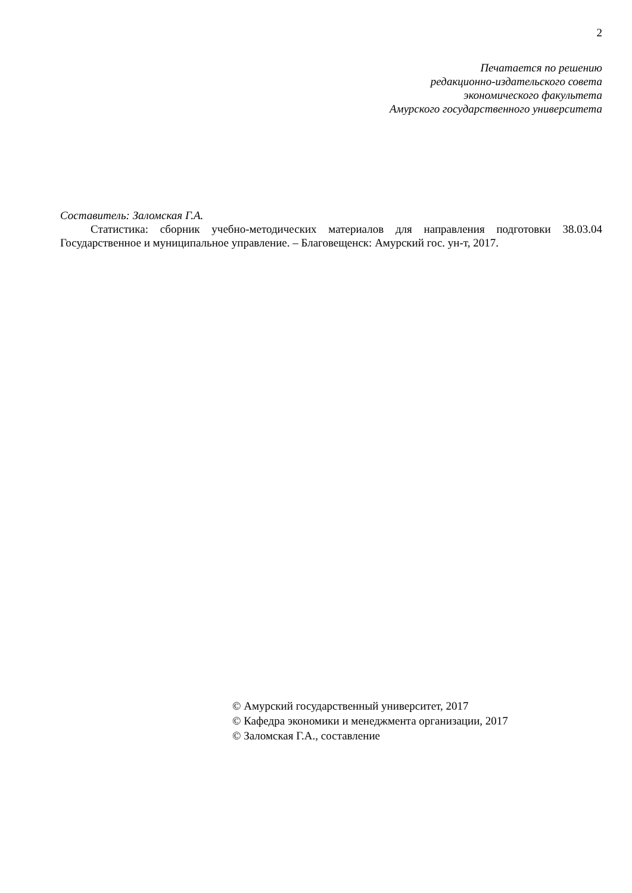2
Печатается по решению
редакционно-издательского совета
экономического факультета
Амурского государственного университета
Составитель: Заломская Г.А.
Статистика: сборник учебно-методических материалов для направления подготовки 38.03.04 Государственное и муниципальное управление. – Благовещенск: Амурский гос. ун-т, 2017.
© Амурский государственный университет, 2017
© Кафедра экономики и менеджмента организации, 2017
© Заломская Г.А., составление